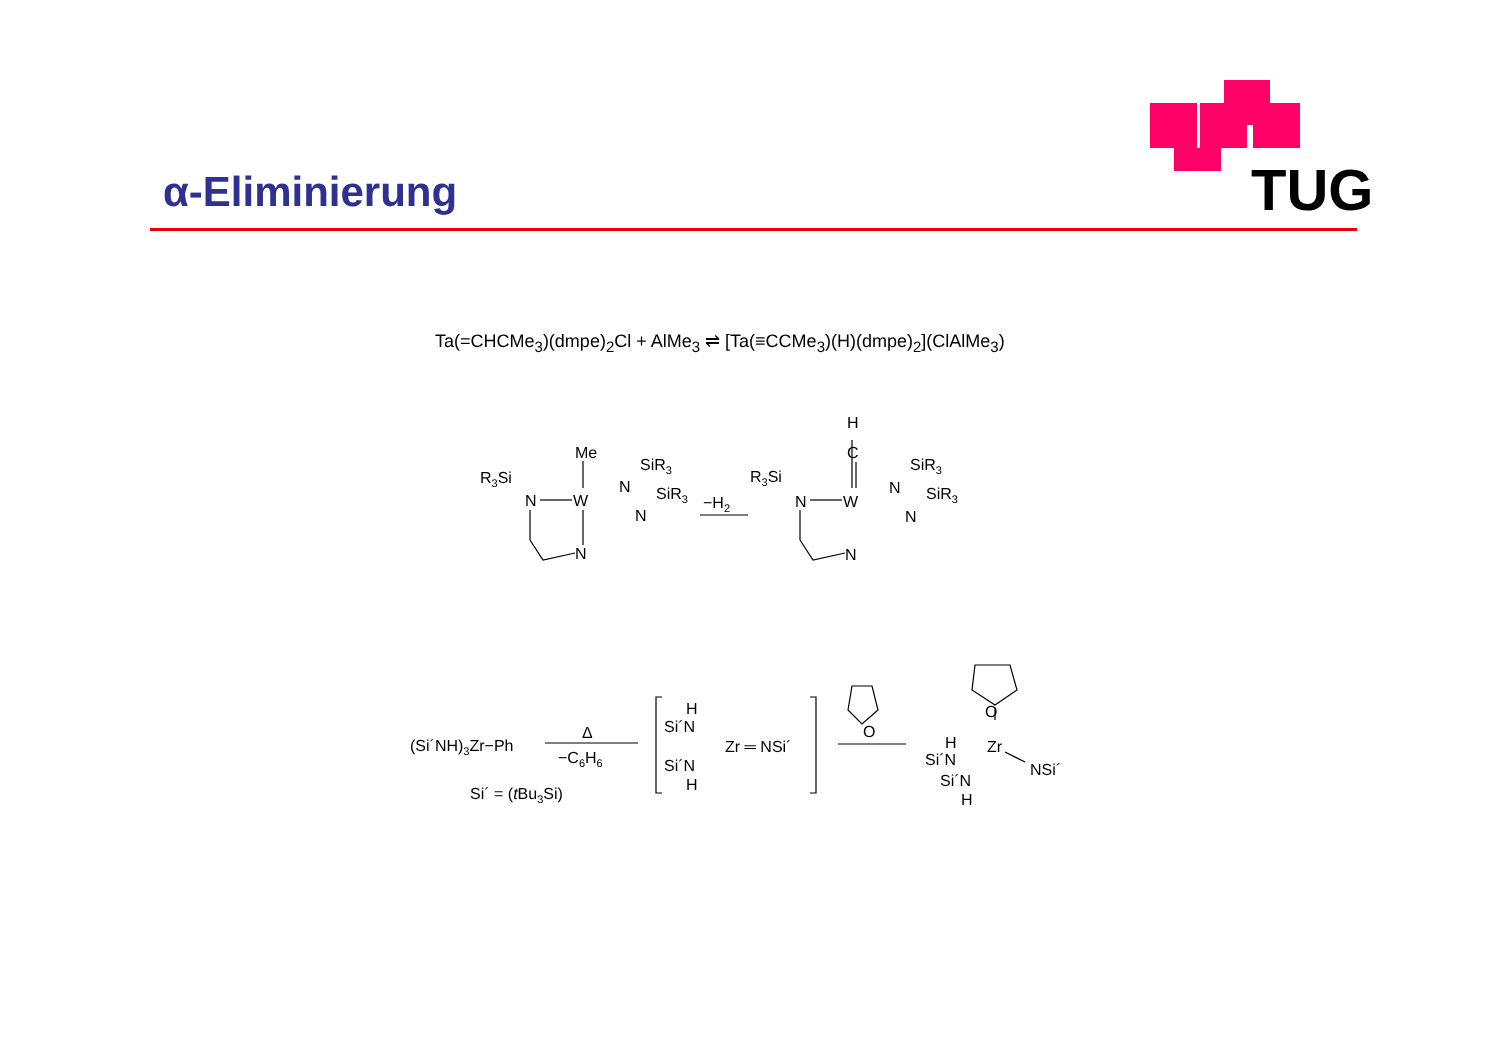TUG
α-Eliminierung
Ta(=CHCMe<sub>3</sub>)(dmpe)<sub>2</sub>Cl + AlMe<sub>3</sub> ⇌ [Ta(≡CCMe<sub>3</sub>)(H)(dmpe)<sub>2</sub>](ClAlMe<sub>3</sub>)
R3Si
Me
SiR3
SiR3
N
W
N
N
N
−H2
R3Si
H
C
SiR3
SiR3
N
W
N
N
N
(Si´NH)3Zr−Ph
Δ
−C6H6
Si´ = (tBu3Si)
H
Si´N
Zr ═ NSi´
Si´N
H
O
O
H
Si´N
Zr
NSi´
Si´N
H